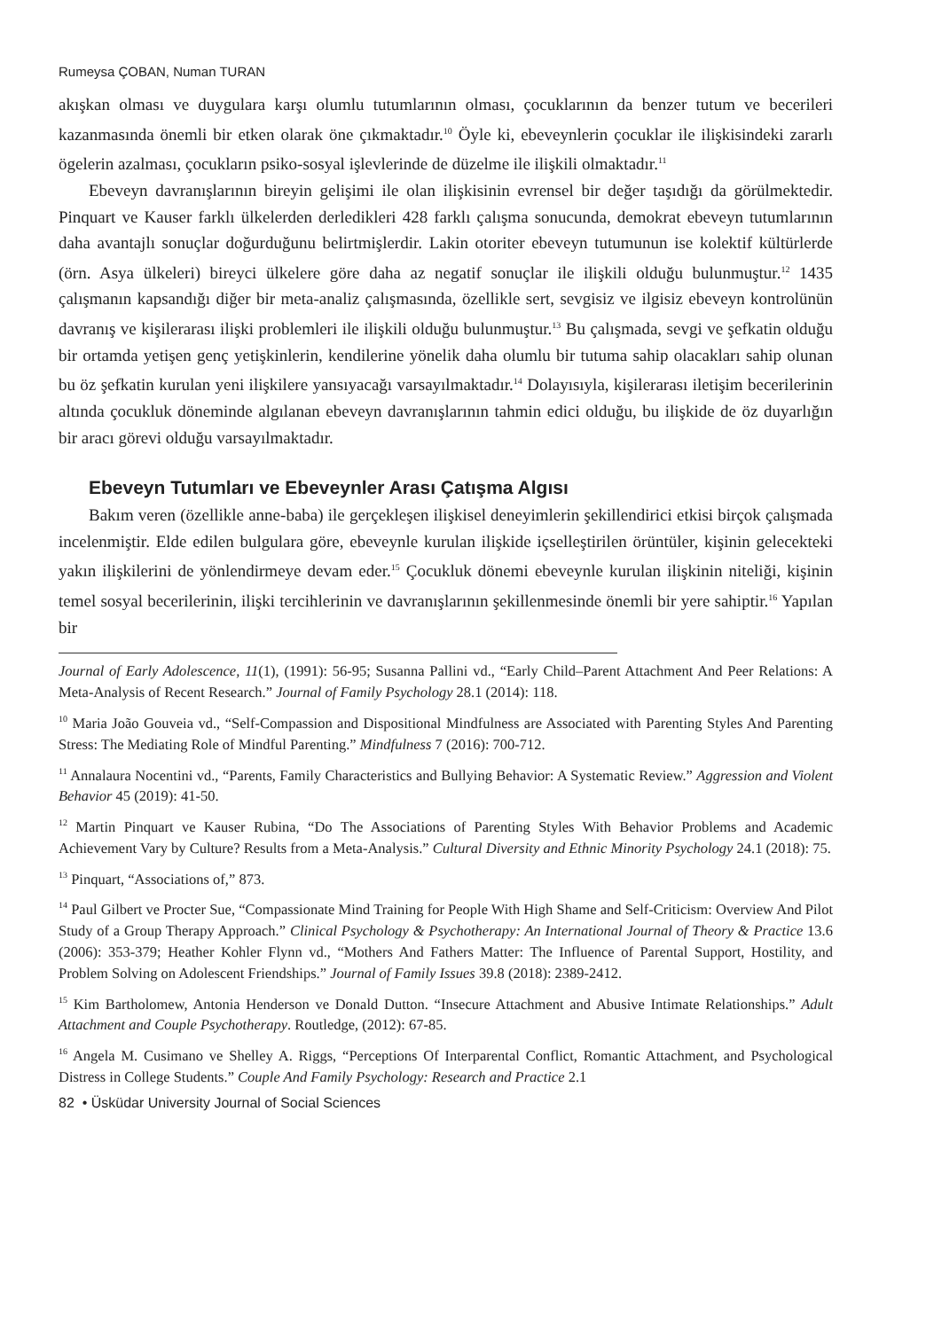Rumeysa ÇOBAN, Numan TURAN
akışkan olması ve duygulara karşı olumlu tutumlarının olması, çocuklarının da benzer tutum ve becerileri kazanmasında önemli bir etken olarak öne çıkmaktadır.<sup>10</sup> Öyle ki, ebeveynlerin çocuklar ile ilişkisindeki zararlı ögelerin azalması, çocukların psiko-sosyal işlevlerinde de düzelme ile ilişkili olmaktadır.<sup>11</sup>
Ebeveyn davranışlarının bireyin gelişimi ile olan ilişkisinin evrensel bir değer taşıdığı da görülmektedir. Pinquart ve Kauser farklı ülkelerden derledikleri 428 farklı çalışma sonucunda, demokrat ebeveyn tutumlarının daha avantajlı sonuçlar doğurduğunu belirtmişlerdir. Lakin otoriter ebeveyn tutumunun ise kolektif kültürlerde (örn. Asya ülkeleri) bireyci ülkelere göre daha az negatif sonuçlar ile ilişkili olduğu bulunmuştur.<sup>12</sup> 1435 çalışmanın kapsandığı diğer bir meta-analiz çalışmasında, özellikle sert, sevgisiz ve ilgisiz ebeveyn kontrolünün davranış ve kişilerarası ilişki problemleri ile ilişkili olduğu bulunmuştur.<sup>13</sup> Bu çalışmada, sevgi ve şefkatin olduğu bir ortamda yetişen genç yetişkinlerin, kendilerine yönelik daha olumlu bir tutuma sahip olacakları sahip olunan bu öz şefkatin kurulan yeni ilişkilere yansıyacağı varsayılmaktadır.<sup>14</sup> Dolayısıyla, kişilerarası iletişim becerilerinin altında çocukluk döneminde algılanan ebeveyn davranışlarının tahmin edici olduğu, bu ilişkide de öz duyarlığın bir aracı görevi olduğu varsayılmaktadır.
Ebeveyn Tutumları ve Ebeveynler Arası Çatışma Algısı
Bakım veren (özellikle anne-baba) ile gerçekleşen ilişkisel deneyimlerin şekillendirici etkisi birçok çalışmada incelenmiştir. Elde edilen bulgulara göre, ebeveynle kurulan ilişkide içselleştirilen örüntüler, kişinin gelecekteki yakın ilişkilerini de yönlendirmeye devam eder.<sup>15</sup> Çocukluk dönemi ebeveynle kurulan ilişkinin niteliği, kişinin temel sosyal becerilerinin, ilişki tercihlerinin ve davranışlarının şekillenmesinde önemli bir yere sahiptir.<sup>16</sup> Yapılan bir
Journal of Early Adolescence, 11(1), (1991): 56-95; Susanna Pallini vd., “Early Child–Parent Attachment And Peer Relations: A Meta-Analysis of Recent Research.” Journal of Family Psychology 28.1 (2014): 118.
<sup>10</sup> Maria João Gouveia vd., “Self-Compassion and Dispositional Mindfulness are Associated with Parenting Styles And Parenting Stress: The Mediating Role of Mindful Parenting.” Mindfulness 7 (2016): 700-712.
<sup>11</sup> Annalaura Nocentini vd., “Parents, Family Characteristics and Bullying Behavior: A Systematic Review.” Aggression and Violent Behavior 45 (2019): 41-50.
<sup>12</sup> Martin Pinquart ve Kauser Rubina, “Do The Associations of Parenting Styles With Behavior Problems and Academic Achievement Vary by Culture? Results from a Meta-Analysis.” Cultural Diversity and Ethnic Minority Psychology 24.1 (2018): 75.
<sup>13</sup> Pinquart, “Associations of,” 873.
<sup>14</sup> Paul Gilbert ve Procter Sue, “Compassionate Mind Training for People With High Shame and Self-Criticism: Overview And Pilot Study of a Group Therapy Approach.” Clinical Psychology & Psychotherapy: An International Journal of Theory & Practice 13.6 (2006): 353-379; Heather Kohler Flynn vd., “Mothers And Fathers Matter: The Influence of Parental Support, Hostility, and Problem Solving on Adolescent Friendships.” Journal of Family Issues 39.8 (2018): 2389-2412.
<sup>15</sup> Kim Bartholomew, Antonia Henderson ve Donald Dutton. “Insecure Attachment and Abusive Intimate Relationships.” Adult Attachment and Couple Psychotherapy. Routledge, (2012): 67-85.
<sup>16</sup> Angela M. Cusimano ve Shelley A. Riggs, “Perceptions Of Interparental Conflict, Romantic Attachment, and Psychological Distress in College Students.” Couple And Family Psychology: Research and Practice 2.1
82 • Üsküdar University Journal of Social Sciences